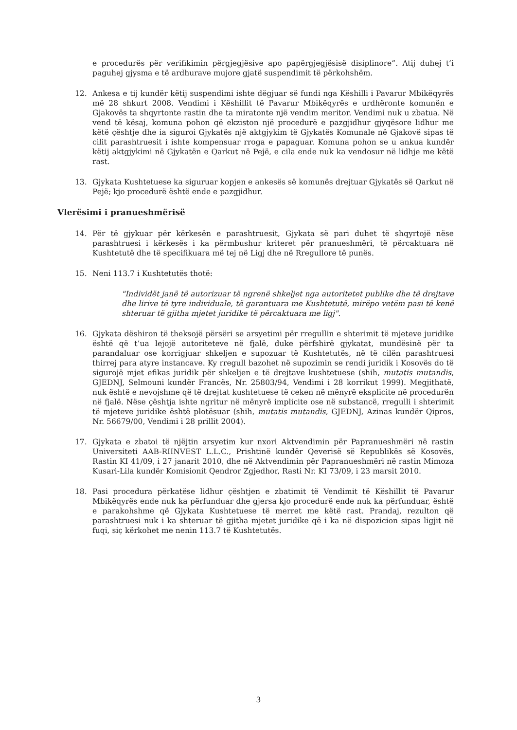e procedurës për verifikimin përgjegjësive apo papërgjegjësisë disiplinore”. Atij duhej t’i paguhej gjysma e të ardhurave mujore gjatë suspendimit të përkohshëm.
12. Ankesa e tij kundër këtij suspendimi ishte dëgjuar së fundi nga Këshilli i Pavarur Mbikëqyrës më 28 shkurt 2008. Vendimi i Këshillit të Pavarur Mbikëqyrës e urdhëronte komunën e Gjakovës ta shqyrtonte rastin dhe ta miratonte një vendim meritor. Vendimi nuk u zbatua. Në vend të kësaj, komuna pohon që ekziston një procedurë e pazgjidhur gjyqësore lidhur me këtë çështje dhe ia siguroi Gjykatës një aktgjykim të Gjykatës Komunale në Gjakovë sipas të cilit parashtruesit i ishte kompensuar rroga e papaguar. Komuna pohon se u ankua kundër këtij aktgjykimi në Gjykatën e Qarkut në Pejë, e cila ende nuk ka vendosur në lidhje me këtë rast.
13. Gjykata Kushtetuese ka siguruar kopjen e ankesës së komunës drejtuar Gjykatës së Qarkut në Pejë; kjo procedurë është ende e pazgjidhur.
Vlerësimi i pranueshmërisë
14. Për të gjykuar për kërkesën e parashtruesit, Gjykata së pari duhet të shqyrtojë nëse parashtruesi i kërkesës i ka përmbushur kriteret për pranueshmëri, të përcaktuara në Kushtetutë dhe të specifikuara më tej në Ligj dhe në Rregullore të punës.
15. Neni 113.7 i Kushtetutës thotë:
"Individët janë të autorizuar të ngrenë shkeljet nga autoritetet publike dhe të drejtave dhe lirive të tyre individuale, të garantuara me Kushtetutë, mirëpo vetëm pasi të kenë shteruar të gjitha mjetet juridike të përcaktuara me ligj".
16. Gjykata dëshiron të theksojë përsëri se arsyetimi për rregullin e shterimit të mjeteve juridike është që t’ua lejojë autoriteteve në fjalë, duke përfshirë gjykatat, mundësinë për ta parandaluar ose korrigjuar shkeljen e supozuar të Kushtetutës, në të cilën parashtruesi thirrej para atyre instancave. Ky rregull bazohet në supozimin se rendi juridik i Kosovës do të sigurojë mjet efikas juridik për shkeljen e të drejtave kushtetuese (shih, mutatis mutandis, GJEDNJ, Selmouni kundër Francës, Nr. 25803/94, Vendimi i 28 korrikut 1999). Megjithatë, nuk është e nevojshme që të drejtat kushtetuese të ceken në mënyrë eksplicite në procedurën në fjalë. Nëse çështja ishte ngritur në mënyrë implicite ose në substancë, rregulli i shterimit të mjeteve juridike është plotësuar (shih, mutatis mutandis, GJEDNJ, Azinas kundër Qipros, Nr. 56679/00, Vendimi i 28 prillit 2004).
17. Gjykata e zbatoi të njëjtin arsyetim kur nxori Aktvendimin për Papranueshmëri në rastin Universiteti AAB-RIINVEST L.L.C., Prishtinë kundër Qeverisë së Republikës së Kosovës, Rastin KI 41/09, i 27 janarit 2010, dhe në Aktvendimin për Papranueshmëri në rastin Mimoza Kusari-Lila kundër Komisionit Qendror Zgjedhor, Rasti Nr. KI 73/09, i 23 marsit 2010.
18. Pasi procedura përkatëse lidhur çështjen e zbatimit të Vendimit të Këshillit të Pavarur Mbikëqyrës ende nuk ka përfunduar dhe gjersa kjo procedurë ende nuk ka përfunduar, është e parakohshme që Gjykata Kushtetuese të merret me këtë rast. Prandaj, rezulton që parashtruesi nuk i ka shteruar të gjitha mjetet juridike që i ka në dispozicion sipas ligjit në fuqi, siç kërkohet me nenin 113.7 të Kushtetutës.
3